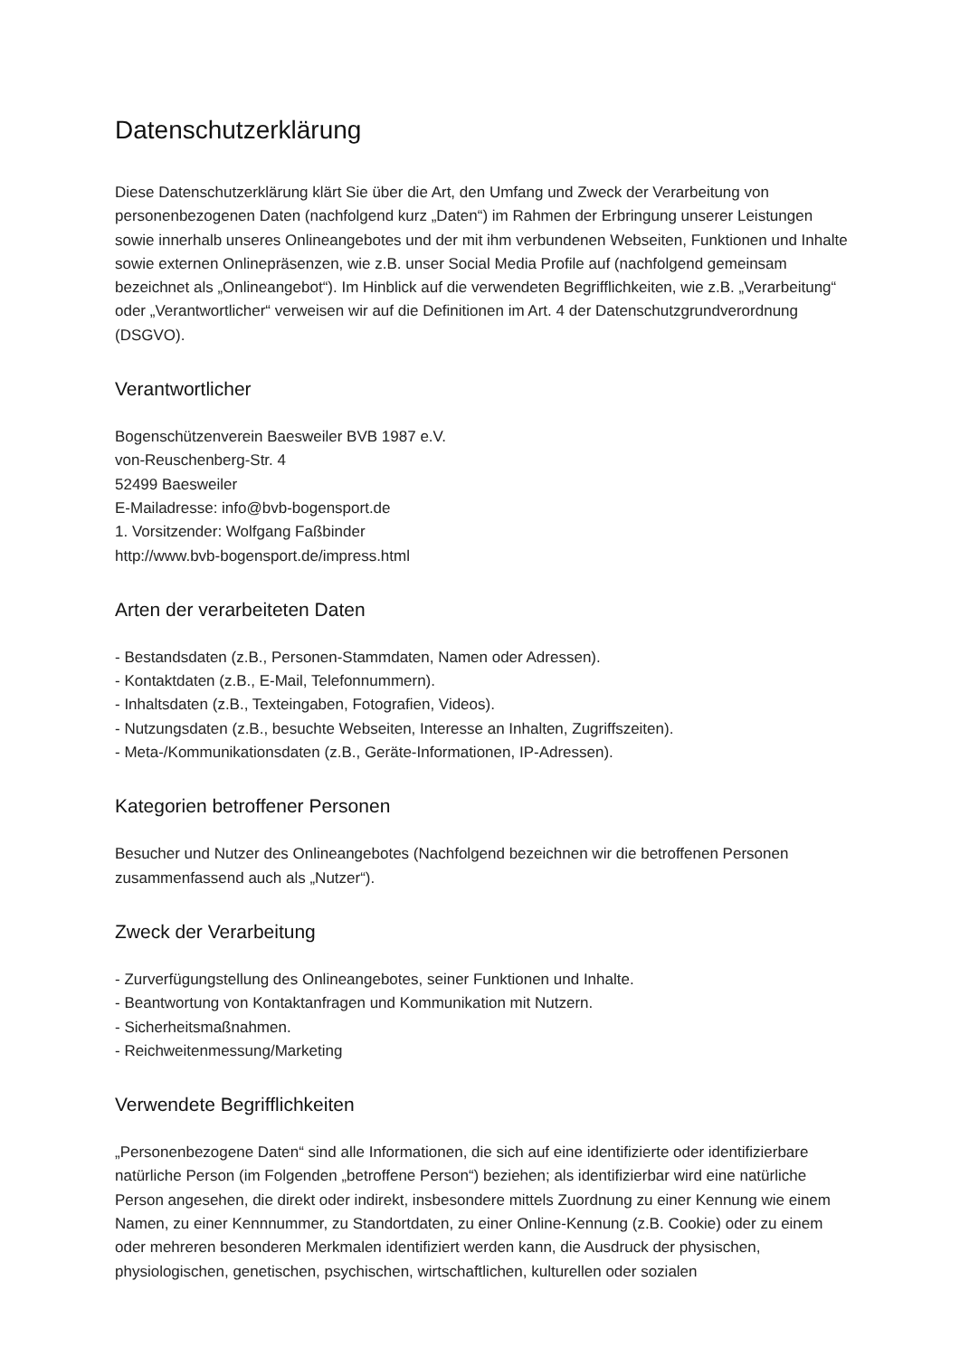Datenschutzerklärung
Diese Datenschutzerklärung klärt Sie über die Art, den Umfang und Zweck der Verarbeitung von personenbezogenen Daten (nachfolgend kurz „Daten“) im Rahmen der Erbringung unserer Leistungen sowie innerhalb unseres Onlineangebotes und der mit ihm verbundenen Webseiten, Funktionen und Inhalte sowie externen Onlinepräsenzen, wie z.B. unser Social Media Profile auf (nachfolgend gemeinsam bezeichnet als „Onlineangebot“). Im Hinblick auf die verwendeten Begrifflichkeiten, wie z.B. „Verarbeitung“ oder „Verantwortlicher“ verweisen wir auf die Definitionen im Art. 4 der Datenschutzgrundverordnung (DSGVO).
Verantwortlicher
Bogenschützenverein Baesweiler BVB 1987 e.V.
von-Reuschenberg-Str. 4
52499 Baesweiler
E-Mailadresse: info@bvb-bogensport.de
1. Vorsitzender: Wolfgang Faßbinder
http://www.bvb-bogensport.de/impress.html
Arten der verarbeiteten Daten
- Bestandsdaten (z.B., Personen-Stammdaten, Namen oder Adressen).
- Kontaktdaten (z.B., E-Mail, Telefonnummern).
- Inhaltsdaten (z.B., Texteingaben, Fotografien, Videos).
- Nutzungsdaten (z.B., besuchte Webseiten, Interesse an Inhalten, Zugriffszeiten).
- Meta-/Kommunikationsdaten (z.B., Geräte-Informationen, IP-Adressen).
Kategorien betroffener Personen
Besucher und Nutzer des Onlineangebotes (Nachfolgend bezeichnen wir die betroffenen Personen zusammenfassend auch als „Nutzer“).
Zweck der Verarbeitung
- Zurverfügungstellung des Onlineangebotes, seiner Funktionen und Inhalte.
- Beantwortung von Kontaktanfragen und Kommunikation mit Nutzern.
- Sicherheitsmaßnahmen.
- Reichweitenmessung/Marketing
Verwendete Begrifflichkeiten
„Personenbezogene Daten“ sind alle Informationen, die sich auf eine identifizierte oder identifizierbare natürliche Person (im Folgenden „betroffene Person“) beziehen; als identifizierbar wird eine natürliche Person angesehen, die direkt oder indirekt, insbesondere mittels Zuordnung zu einer Kennung wie einem Namen, zu einer Kennnummer, zu Standortdaten, zu einer Online-Kennung (z.B. Cookie) oder zu einem oder mehreren besonderen Merkmalen identifiziert werden kann, die Ausdruck der physischen, physiologischen, genetischen, psychischen, wirtschaftlichen, kulturellen oder sozialen